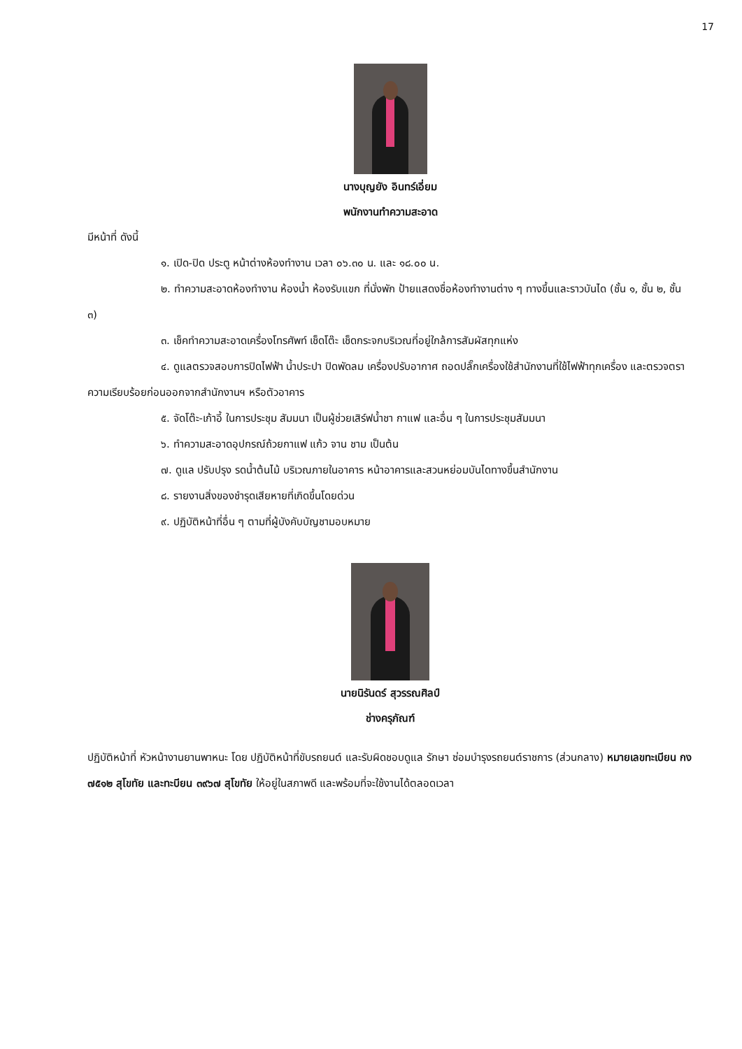17
นางบุญยัง อินทร์เอี่ยม
พนักงานทำความสะอาด
มีหน้าที่ ดังนี้
๑. เปิด-ปิด ประตู หน้าต่างห้องทำงาน เวลา ๐๖.๓๐ น. และ ๑๘.๐๐ น.
๒. ทำความสะอาดห้องทำงาน ห้องน้ำ ห้องรับแขก ที่นั่งพัก ป้ายแสดงชื่อห้องทำงานต่าง ๆ ทางขึ้นและราวบันได (ชั้น ๑, ชั้น ๒, ชั้น ๓)
๓. เช็คทำความสะอาดเครื่องโทรศัพท์ เช็ดโต๊ะ เช็ดกระจกบริเวณที่อยู่ใกล้การสัมผัสทุกแห่ง
๔. ดูแลตรวจสอบการปิดไฟฟ้า น้ำประปา ปิดพัดลม เครื่องปรับอากาศ ถอดปลั๊กเครื่องใช้สำนักงานที่ใช้ไฟฟ้าทุกเครื่อง และตรวจตราความเรียบร้อยก่อนออกจากสำนักงานฯ หรือตัวอาคาร
๕. จัดโต๊ะ-เก้าอี้ ในการประชุม สัมมนา เป็นผู้ช่วยเสิร์ฟน้ำชา กาแฟ และอื่น ๆ ในการประชุมสัมมนา
๖. ทำความสะอาดอุปกรณ์ถ้วยกาแฟ แก้ว จาน ชาม เป็นต้น
๗. ดูแล ปรับปรุง รดน้ำต้นไม้ บริเวณภายในอาคาร หน้าอาคารและสวนหย่อมบันไดทางขึ้นสำนักงาน
๘. รายงานสิ่งของชำรุดเสียหายที่เกิดขึ้นโดยด่วน
๙. ปฏิบัติหน้าที่อื่น ๆ ตามที่ผู้บังคับบัญชามอบหมาย
นายนิรันดร์ สุวรรณศิลป์
ช่างครุภัณฑ์
ปฏิบัติหน้าที่ หัวหน้างานยานพาหนะ โดย ปฏิบัติหน้าที่ขับรถยนต์ และรับผิดชอบดูแล รักษา ซ่อมบำรุงรถยนต์ราชการ (ส่วนกลาง) หมายเลขทะเบียน กง ๗๕๑๒ สุโขทัย และทะบียน ๓๙๖๗ สุโขทัย ให้อยู่ในสภาพดี และพร้อมที่จะใช้งานได้ตลอดเวลา